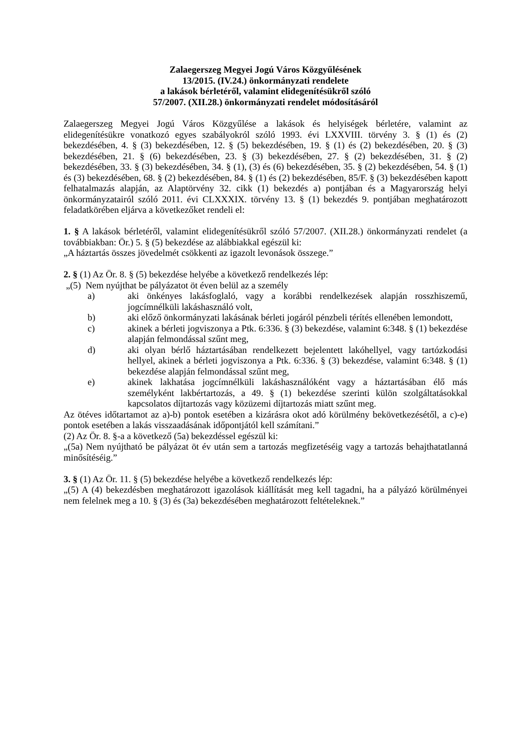Zalaegerszeg Megyei Jogú Város Közgyűlésének
13/2015. (IV.24.) önkormányzati rendelete
a lakások bérletéről, valamint elidegenítésükről szóló
57/2007. (XII.28.) önkormányzati rendelet módosításáról
Zalaegerszeg Megyei Jogú Város Közgyűlése a lakások és helyiségek bérletére, valamint az elidegenítésükre vonatkozó egyes szabályokról szóló 1993. évi LXXVIII. törvény 3. § (1) és (2) bekezdésében, 4. § (3) bekezdésében, 12. § (5) bekezdésében, 19. § (1) és (2) bekezdésében, 20. § (3) bekezdésében, 21. § (6) bekezdésében, 23. § (3) bekezdésében, 27. § (2) bekezdésében, 31. § (2) bekezdésében, 33. § (3) bekezdésében, 34. § (1), (3) és (6) bekezdésében, 35. § (2) bekezdésében, 54. § (1) és (3) bekezdésében, 68. § (2) bekezdésében, 84. § (1) és (2) bekezdésében, 85/F. § (3) bekezdésében kapott felhatalmazás alapján, az Alaptörvény 32. cikk (1) bekezdés a) pontjában és a Magyarország helyi önkormányzatairól szóló 2011. évi CLXXXIX. törvény 13. § (1) bekezdés 9. pontjában meghatározott feladatkörében eljárva a következőket rendeli el:
1. § A lakások bérletéről, valamint elidegenítésükről szóló 57/2007. (XII.28.) önkormányzati rendelet (a továbbiakban: Ör.) 5. § (5) bekezdése az alábbiakkal egészül ki:
„A háztartás összes jövedelmét csökkenti az igazolt levonások összege.”
2. § (1) Az Ör. 8. § (5) bekezdése helyébe a következő rendelkezés lép:
„(5) Nem nyújthat be pályázatot öt éven belül az a személy
a) aki önkényes lakásfoglaló, vagy a korábbi rendelkezések alapján rosszhiszemű, jogcímnélküli lakáshasználó volt,
b) aki előző önkormányzati lakásának bérleti jogáról pénzbeli térítés ellenében lemondott,
c) akinek a bérleti jogviszonya a Ptk. 6:336. § (3) bekezdése, valamint 6:348. § (1) bekezdése alapján felmondással szűnt meg,
d) aki olyan bérlő háztartásában rendelkezett bejelentett lakóhellyel, vagy tartózkodási hellyel, akinek a bérleti jogviszonya a Ptk. 6:336. § (3) bekezdése, valamint 6:348. § (1) bekezdése alapján felmondással szűnt meg,
e) akinek lakhatása jogcímnélküli lakáshasználóként vagy a háztartásában élő más személyként lakbértartozás, a 49. § (1) bekezdése szerinti külön szolgáltatásokkal kapcsolatos díjtartozás vagy közüzemi díjtartozás miatt szűnt meg.
Az ötéves időtartamot az a)-b) pontok esetében a kizárásra okot adó körülmény bekövetkezésétől, a c)-e) pontok esetében a lakás visszaadásának időpontjától kell számítani.”
(2) Az Ör. 8. §-a a következő (5a) bekezdéssel egészül ki:
„(5a) Nem nyújtható be pályázat öt év után sem a tartozás megfizetéséig vagy a tartozás behajthatatlanná minősítéséig.”
3. § (1) Az Ör. 11. § (5) bekezdése helyébe a következő rendelkezés lép:
„(5) A (4) bekezdésben meghatározott igazolások kiállítását meg kell tagadni, ha a pályázó körülményei nem felelnek meg a 10. § (3) és (3a) bekezdésében meghatározott feltételeknek.”